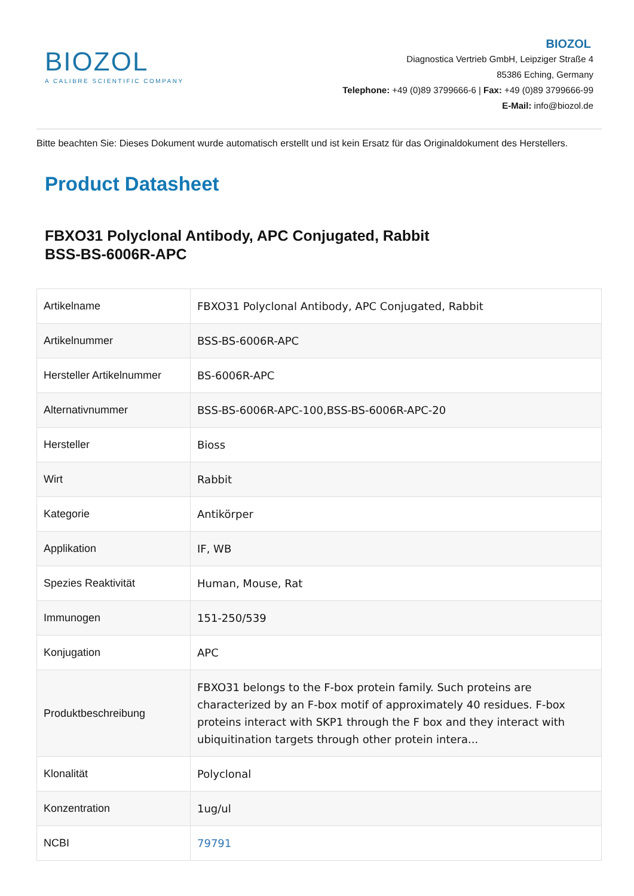BIOZOL
A CALIBRE SCIENTIFIC COMPANY
BIOZOL
Diagnostica Vertrieb GmbH, Leipziger Straße 4
85386 Eching, Germany
Telephone: +49 (0)89 3799666-6 | Fax: +49 (0)89 3799666-99
E-Mail: info@biozol.de
Bitte beachten Sie: Dieses Dokument wurde automatisch erstellt und ist kein Ersatz für das Originaldokument des Herstellers.
Product Datasheet
FBXO31 Polyclonal Antibody, APC Conjugated, Rabbit
BSS-BS-6006R-APC
| Artikelname | FBXO31 Polyclonal Antibody, APC Conjugated, Rabbit |
| Artikelnummer | BSS-BS-6006R-APC |
| Hersteller Artikelnummer | BS-6006R-APC |
| Alternativnummer | BSS-BS-6006R-APC-100,BSS-BS-6006R-APC-20 |
| Hersteller | Bioss |
| Wirt | Rabbit |
| Kategorie | Antikörper |
| Applikation | IF, WB |
| Spezies Reaktivität | Human, Mouse, Rat |
| Immunogen | 151-250/539 |
| Konjugation | APC |
| Produktbeschreibung | FBXO31 belongs to the F-box protein family. Such proteins are characterized by an F-box motif of approximately 40 residues. F-box proteins interact with SKP1 through the F box and they interact with ubiquitination targets through other protein intera... |
| Klonalität | Polyclonal |
| Konzentration | 1ug/ul |
| NCBI | 79791 |